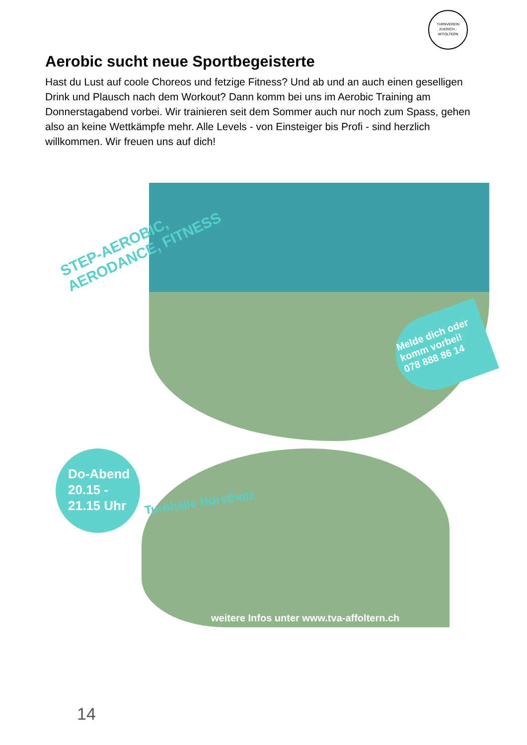TURNVEREIN
ZUERICH - AFFOLTERN
Aerobic sucht neue Sportbegeisterte
Hast du Lust auf coole Choreos und fetzige Fitness? Und ab und an auch einen geselligen Drink und Plausch nach dem Workout? Dann komm bei uns im Aerobic Training am Donnerstagabend vorbei. Wir trainieren seit dem Sommer auch nur noch zum Spass, gehen also an keine Wettkämpfe mehr. Alle Levels - von Einsteiger bis Profi - sind herzlich willkommen. Wir freuen uns auf dich!
STEP-AEROBIC,
AERODANCE, FITNESS
Melde dich oder komm vorbei! 078 888 86 14
Do-Abend
20.15 -
21.15 Uhr
Turnhalle Hürstholz
weitere Infos unter www.tva-affoltern.ch
14